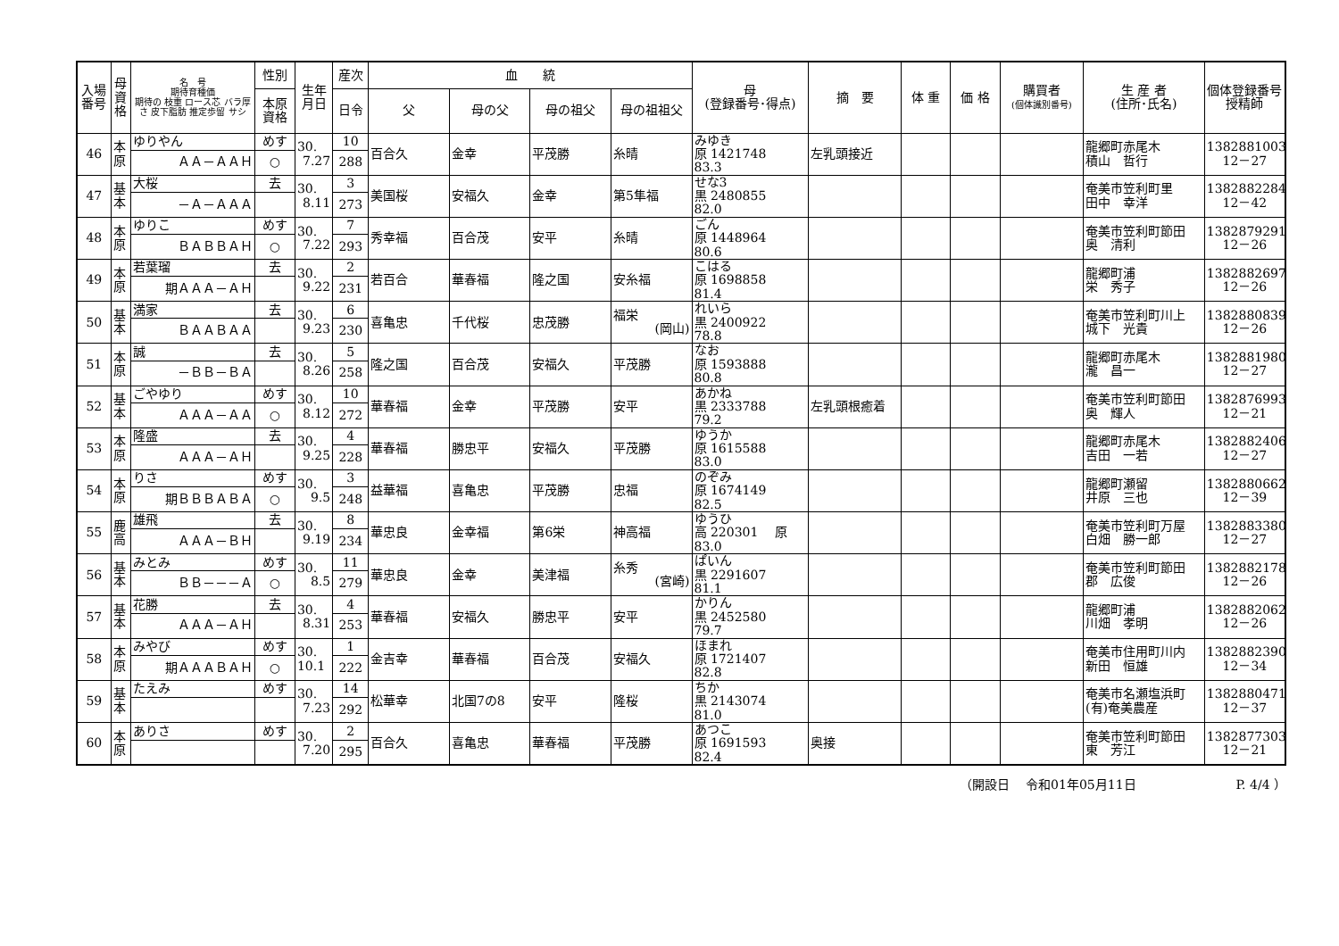| 入場 番号 | 母 資 格 | 名 号 期待育種価 期待の 枝重 ロース芯 バラ厚さ 皮下脂肪 推定歩留 サシ | 性別 | 生年 月日 | 産次 | 血 統 | | | | 母 (登録番号･得点) | 摘 要 | 体 重 | 価 格 | 購買者 (個体識別番号) | 生 産 者 (住所･氏名) | 個体登録番号 授精師 |
| --- | --- | --- | --- | --- | --- | --- | --- | --- | --- | --- | --- | --- | --- | --- | --- | --- |
| | | | 本原 資格 | | 日令 | 父 | 母の父 | 母の祖父 | 母の祖祖父 | | | | | | | |
| 46 | 本 原 | ゆりやん | めす | 30. 7.27 | 10 | 百合久 | 金幸 | 平茂勝 | 糸晴 | みゆき 原 1421748 83.3 | 左乳頭接近 | | | | 龍郷町赤尾木 積山 哲行 | 1382881003 12－27 |
| | | ＡＡ－ＡＡＨ | ○ | | 288 | | | | | | | | | | | |
| 47 | 基 本 | 大桜 | 去 | 30. 8.11 | 3 | 美国桜 | 安福久 | 金幸 | 第5隼福 | せな3 黒 2480855 82.0 | | | | | 奄美市笠利町里 田中 幸洋 | 1382882284 12－42 |
| | | －Ａ－ＡＡＡ | | | 273 | | | | | | | | | | | |
| 48 | 本 原 | ゆりこ | めす | 30. 7.22 | 7 | 秀幸福 | 百合茂 | 安平 | 糸晴 | ごん 原 1448964 80.6 | | | | | 奄美市笠利町節田 奥 清利 | 1382879291 12－26 |
| | | ＢＡＢＢＡＨ | ○ | | 293 | | | | | | | | | | | |
| 49 | 本 原 | 若葉瑠 | 去 | 30. 9.22 | 2 | 若百合 | 華春福 | 隆之国 | 安糸福 | こはる 原 1698858 81.4 | | | | | 龍郷町浦 栄 秀子 | 1382882697 12－26 |
| | | 期ＡＡＡ－ＡＨ | | | 231 | | | | | | | | | | | |
| 50 | 基 本 | 満家 | 去 | 30. 9.23 | 6 | 喜亀忠 | 千代桜 | 忠茂勝 | 福栄 (岡山) | れいら 黒 2400922 78.8 | | | | | 奄美市笠利町川上 城下 光貴 | 1382880839 12－26 |
| | | ＢＡＡＢＡＡ | | | 230 | | | | | | | | | | | |
| 51 | 本 原 | 誠 | 去 | 30. 8.26 | 5 | 隆之国 | 百合茂 | 安福久 | 平茂勝 | なお 原 1593888 80.8 | | | | | 龍郷町赤尾木 瀧 昌一 | 1382881980 12－27 |
| | | －ＢＢ－ＢＡ | | | 258 | | | | | | | | | | | |
| 52 | 基 本 | ごやゆり | めす | 30. 8.12 | 10 | 華春福 | 金幸 | 平茂勝 | 安平 | あかね 黒 2333788 79.2 | 左乳頭根癒着 | | | | 奄美市笠利町節田 奥 輝人 | 1382876993 12－21 |
| | | ＡＡＡ－ＡＡ | ○ | | 272 | | | | | | | | | | | |
| 53 | 本 原 | 隆盛 | 去 | 30. 9.25 | 4 | 華春福 | 勝忠平 | 安福久 | 平茂勝 | ゆうか 原 1615588 83.0 | | | | | 龍郷町赤尾木 吉田 一若 | 1382882406 12－27 |
| | | ＡＡＡ－ＡＨ | | | 228 | | | | | | | | | | | |
| 54 | 本 原 | りさ | めす | 30. 9.5 | 3 | 益華福 | 喜亀忠 | 平茂勝 | 忠福 | のぞみ 原 1674149 82.5 | | | | | 龍郷町瀬留 井原 三也 | 1382880662 12－39 |
| | | 期ＢＢＢＡＢＡ | ○ | | 248 | | | | | | | | | | | |
| 55 | 鹿 高 | 雄飛 | 去 | 30. 9.19 | 8 | 華忠良 | 金幸福 | 第6栄 | 神高福 | ゆうひ 高 220301 原 83.0 | | | | | 奄美市笠利町万屋 白畑 勝一郎 | 1382883380 12－27 |
| | | ＡＡＡ－ＢＨ | | | 234 | | | | | | | | | | | |
| 56 | 基 本 | みとみ | めす | 30. 8.5 | 11 | 華忠良 | 金幸 | 美津福 | 糸秀 (宮崎) | ぱいん 黒 2291607 81.1 | | | | | 奄美市笠利町節田 郡 広俊 | 1382882178 12－26 |
| | | ＢＢ－－－Ａ | ○ | | 279 | | | | | | | | | | | |
| 57 | 基 本 | 花勝 | 去 | 30. 8.31 | 4 | 華春福 | 安福久 | 勝忠平 | 安平 | かりん 黒 2452580 79.7 | | | | | 龍郷町浦 川畑 孝明 | 1382882062 12－26 |
| | | ＡＡＡ－ＡＨ | | | 253 | | | | | | | | | | | |
| 58 | 本 原 | みやび | めす | 30. 10.1 | 1 | 金吉幸 | 華春福 | 百合茂 | 安福久 | ほまれ 原 1721407 82.8 | | | | | 奄美市住用町川内 新田 恒雄 | 1382882390 12－34 |
| | | 期ＡＡＡＢＡＨ | ○ | | 222 | | | | | | | | | | | |
| 59 | 基 本 | たえみ | めす | 30. 7.23 | 14 | 松華幸 | 北国7の8 | 安平 | 隆桜 | ちか 黒 2143074 81.0 | | | | | 奄美市名瀬塩浜町 (有)奄美農産 | 1382880471 12－37 |
| | | | | | 292 | | | | | | | | | | | |
| 60 | 本 原 | ありさ | めす | 30. 7.20 | 2 | 百合久 | 喜亀忠 | 華春福 | 平茂勝 | あつこ 原 1691593 82.4 | 奥接 | | | | 奄美市笠利町節田 東 芳江 | 1382877303 12－21 |
| | | | | | 295 | | | | | | | | | | | |
（開設日　 令和01年05月11日　　　　　　　　P. 4/4 ）